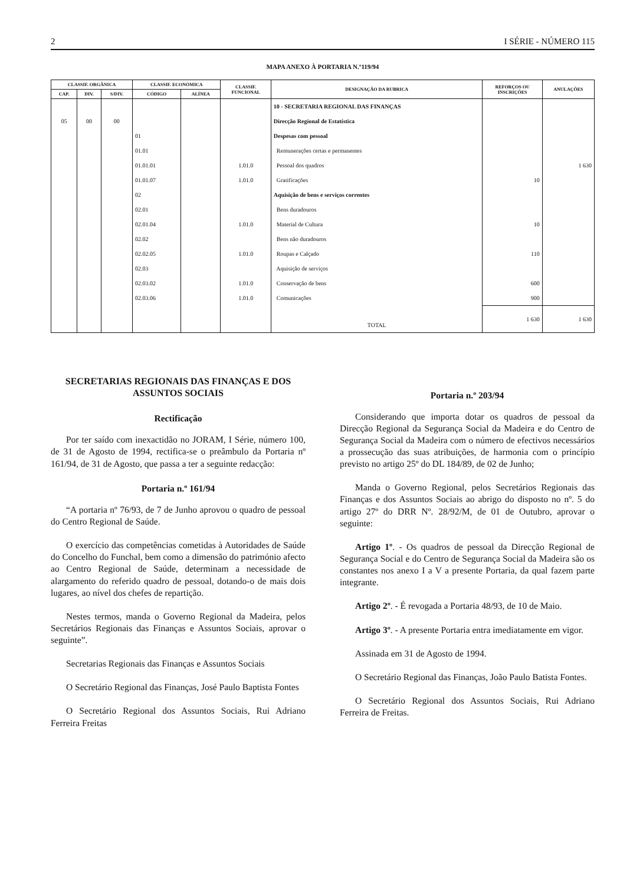2 I SÉRIE - NÚMERO 115
MAPA ANEXO À PORTARIA N.º119/94
| CLASSIF. ORGÂNICA | | | CLASSIF. ECONÓMICA | | CLASSIF. FUNCIONAL | DESIGNAÇÃO DA RUBRICA | REFORÇOS OU INSCRIÇÕES | ANULAÇÕES |
| --- | --- | --- | --- | --- | --- | --- | --- | --- |
| CAP. | DIV. | S/DIV. | CÓDIGO | ALÍNEA | | | | |
| | | | | | | 10 - SECRETARIA REGIONAL DAS FINANÇAS | | |
| 05 | 00 | 00 | | | | Direcção Regional de Estatística | | |
| | | | 01 | | | Despesas com pessoal | | |
| | | | 01.01 | | | Remunerações certas e permanentes | | |
| | | | 01.01.01 | | 1.01.0 | Pessoal dos quadros | | 1 630 |
| | | | 01.01.07 | | 1.01.0 | Gratificações | 10 | |
| | | | 02 | | | Aquisição de bens e serviços correntes | | |
| | | | 02.01 | | | Bens duradouros | | |
| | | | 02.01.04 | | 1.01.0 | Material de Cultura | 10 | |
| | | | 02.02 | | | Bens não duradouros | | |
| | | | 02.02.05 | | 1.01.0 | Roupas e Calçado | 110 | |
| | | | 02.03 | | | Aquisição de serviços | | |
| | | | 02.03.02 | | 1.01.0 | Conservação de bens | 600 | |
| | | | 02.03.06 | | 1.01.0 | Comunicações | 900 | |
| | | | | | | TOTAL | 1 630 | 1 630 |
SECRETARIAS REGIONAIS DAS FINANÇAS E DOS ASSUNTOS SOCIAIS
Rectificação
Por ter saído com inexactidão no JORAM, I Série, número 100, de 31 de Agosto de 1994, rectifica-se o preâmbulo da Portaria nº 161/94, de 31 de Agosto, que passa a ter a seguinte redacção:
Portaria n.º 161/94
“A portaria nº 76/93, de 7 de Junho aprovou o quadro de pessoal do Centro Regional de Saúde.
O exercício das competências cometidas à Autoridades de Saúde do Concelho do Funchal, bem como a dimensão do património afecto ao Centro Regional de Saúde, determinam a necessidade de alargamento do referido quadro de pessoal, dotando-o de mais dois lugares, ao nível dos chefes de repartição.
Nestes termos, manda o Governo Regional da Madeira, pelos Secretários Regionais das Finanças e Assuntos Sociais, aprovar o seguinte”.
Secretarias Regionais das Finanças e Assuntos Sociais
O Secretário Regional das Finanças, José Paulo Baptista Fontes
O Secretário Regional dos Assuntos Sociais, Rui Adriano Ferreira Freitas
Portaria n.º 203/94
Considerando que importa dotar os quadros de pessoal da Direcção Regional da Segurança Social da Madeira e do Centro de Segurança Social da Madeira com o número de efectivos necessários a prossecução das suas atribuições, de harmonia com o princípio previsto no artigo 25º do DL 184/89, de 02 de Junho;
Manda o Governo Regional, pelos Secretários Regionais das Finanças e dos Assuntos Sociais ao abrigo do disposto no nº. 5 do artigo 27º do DRR Nº. 28/92/M, de 01 de Outubro, aprovar o seguinte:
Artigo 1º. - Os quadros de pessoal da Direcção Regional de Segurança Social e do Centro de Segurança Social da Madeira são os constantes nos anexo I a V a presente Portaria, da qual fazem parte integrante.
Artigo 2º. - É revogada a Portaria 48/93, de 10 de Maio.
Artigo 3º. - A presente Portaria entra imediatamente em vigor.
Assinada em 31 de Agosto de 1994.
O Secretário Regional das Finanças, João Paulo Batista Fontes.
O Secretário Regional dos Assuntos Sociais, Rui Adriano Ferreira de Freitas.